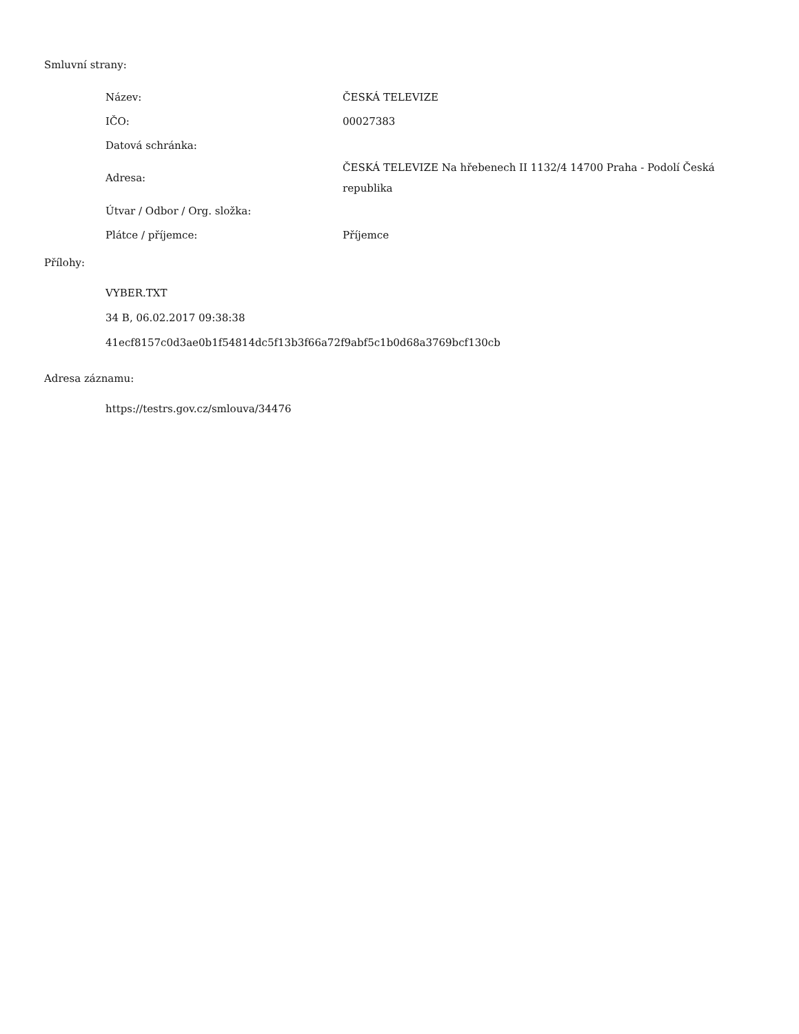Smluvní strany:
| Název: | ČESKÁ TELEVIZE |
| IČO: | 00027383 |
| Datová schránka: | |
| Adresa: | ČESKÁ TELEVIZE Na hřebenech II 1132/4 14700 Praha - Podolí Česká republika |
| Útvar / Odbor / Org. složka: | |
| Plátce / příjemce: | Příjemce |
Přílohy:
VYBER.TXT
34 B, 06.02.2017 09:38:38
41ecf8157c0d3ae0b1f54814dc5f13b3f66a72f9abf5c1b0d68a3769bcf130cb
Adresa záznamu:
https://testrs.gov.cz/smlouva/34476